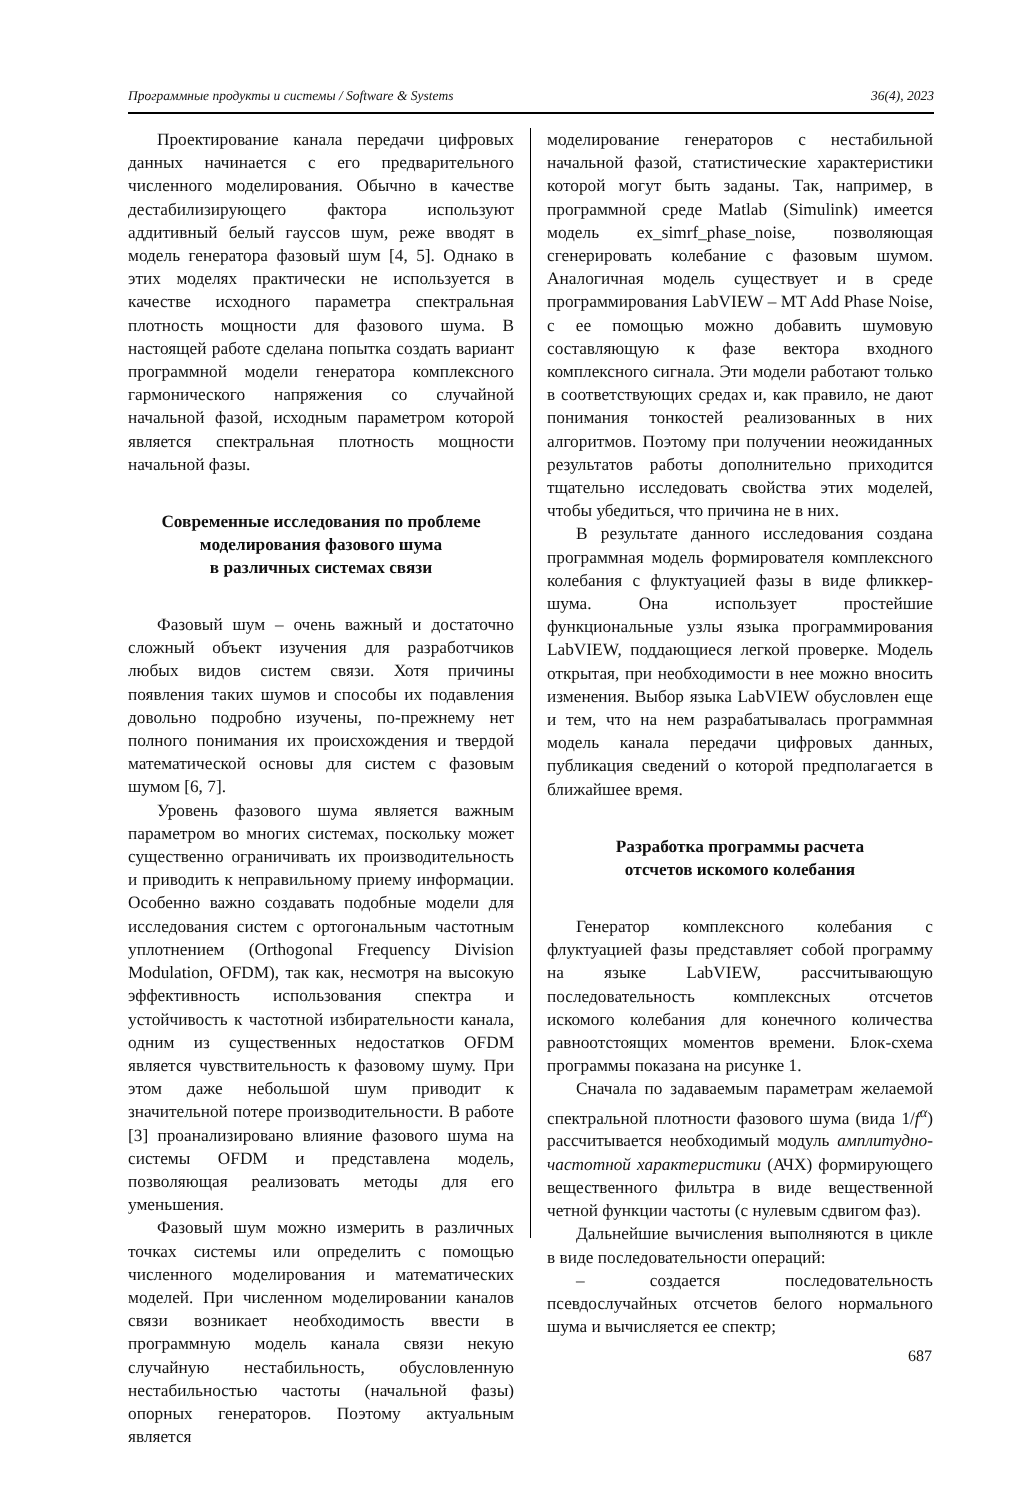Программные продукты и системы / Software & Systems 36(4), 2023
Проектирование канала передачи цифровых данных начинается с его предварительного численного моделирования. Обычно в качестве дестабилизирующего фактора используют аддитивный белый гауссов шум, реже вводят в модель генератора фазовый шум [4, 5]. Однако в этих моделях практически не используется в качестве исходного параметра спектральная плотность мощности для фазового шума. В настоящей работе сделана попытка создать вариант программной модели генератора комплексного гармонического напряжения со случайной начальной фазой, исходным параметром которой является спектральная плотность мощности начальной фазы.
Современные исследования по проблеме моделирования фазового шума
в различных системах связи
Фазовый шум – очень важный и достаточно сложный объект изучения для разработчиков любых видов систем связи. Хотя причины появления таких шумов и способы их подавления довольно подробно изучены, по-прежнему нет полного понимания их происхождения и твердой математической основы для систем с фазовым шумом [6, 7].
Уровень фазового шума является важным параметром во многих системах, поскольку может существенно ограничивать их производительность и приводить к неправильному приему информации. Особенно важно создавать подобные модели для исследования систем с ортогональным частотным уплотнением (Orthogonal Frequency Division Modulation, OFDM), так как, несмотря на высокую эффективность использования спектра и устойчивость к частотной избирательности канала, одним из существенных недостатков OFDM является чувствительность к фазовому шуму. При этом даже небольшой шум приводит к значительной потере производительности. В работе [3] проанализировано влияние фазового шума на системы OFDM и представлена модель, позволяющая реализовать методы для его уменьшения.
Фазовый шум можно измерить в различных точках системы или определить с помощью численного моделирования и математических моделей. При численном моделировании каналов связи возникает необходимость ввести в программную модель канала связи некую случайную нестабильность, обусловленную нестабильностью частоты (начальной фазы) опорных генераторов. Поэтому актуальным является
моделирование генераторов с нестабильной начальной фазой, статистические характеристики которой могут быть заданы. Так, например, в программной среде Matlab (Simulink) имеется модель ex_simrf_phase_noise, позволяющая сгенерировать колебание с фазовым шумом. Аналогичная модель существует и в среде программирования LabVIEW – MT Add Phase Noise, с ее помощью можно добавить шумовую составляющую к фазе вектора входного комплексного сигнала. Эти модели работают только в соответствующих средах и, как правило, не дают понимания тонкостей реализованных в них алгоритмов. Поэтому при получении неожиданных результатов работы дополнительно приходится тщательно исследовать свойства этих моделей, чтобы убедиться, что причина не в них.
В результате данного исследования создана программная модель формирователя комплексного колебания с флуктуацией фазы в виде фликкер-шума. Она использует простейшие функциональные узлы языка программирования LabVIEW, поддающиеся легкой проверке. Модель открытая, при необходимости в нее можно вносить изменения. Выбор языка LabVIEW обусловлен еще и тем, что на нем разрабатывалась программная модель канала передачи цифровых данных, публикация сведений о которой предполагается в ближайшее время.
Разработка программы расчета
отсчетов искомого колебания
Генератор комплексного колебания с флуктуацией фазы представляет собой программу на языке LabVIEW, рассчитывающую последовательность комплексных отсчетов искомого колебания для конечного количества равноотстоящих моментов времени. Блок-схема программы показана на рисунке 1.
Сначала по задаваемым параметрам желаемой спектральной плотности фазового шума (вида 1/f<sup>α</sup>) рассчитывается необходимый модуль амплитудно-частотной характеристики (АЧХ) формирующего вещественного фильтра в виде вещественной четной функции частоты (с нулевым сдвигом фаз).
Дальнейшие вычисления выполняются в цикле в виде последовательности операций:
– создается последовательность псевдослучайных отсчетов белого нормального шума и вычисляется ее спектр;
687